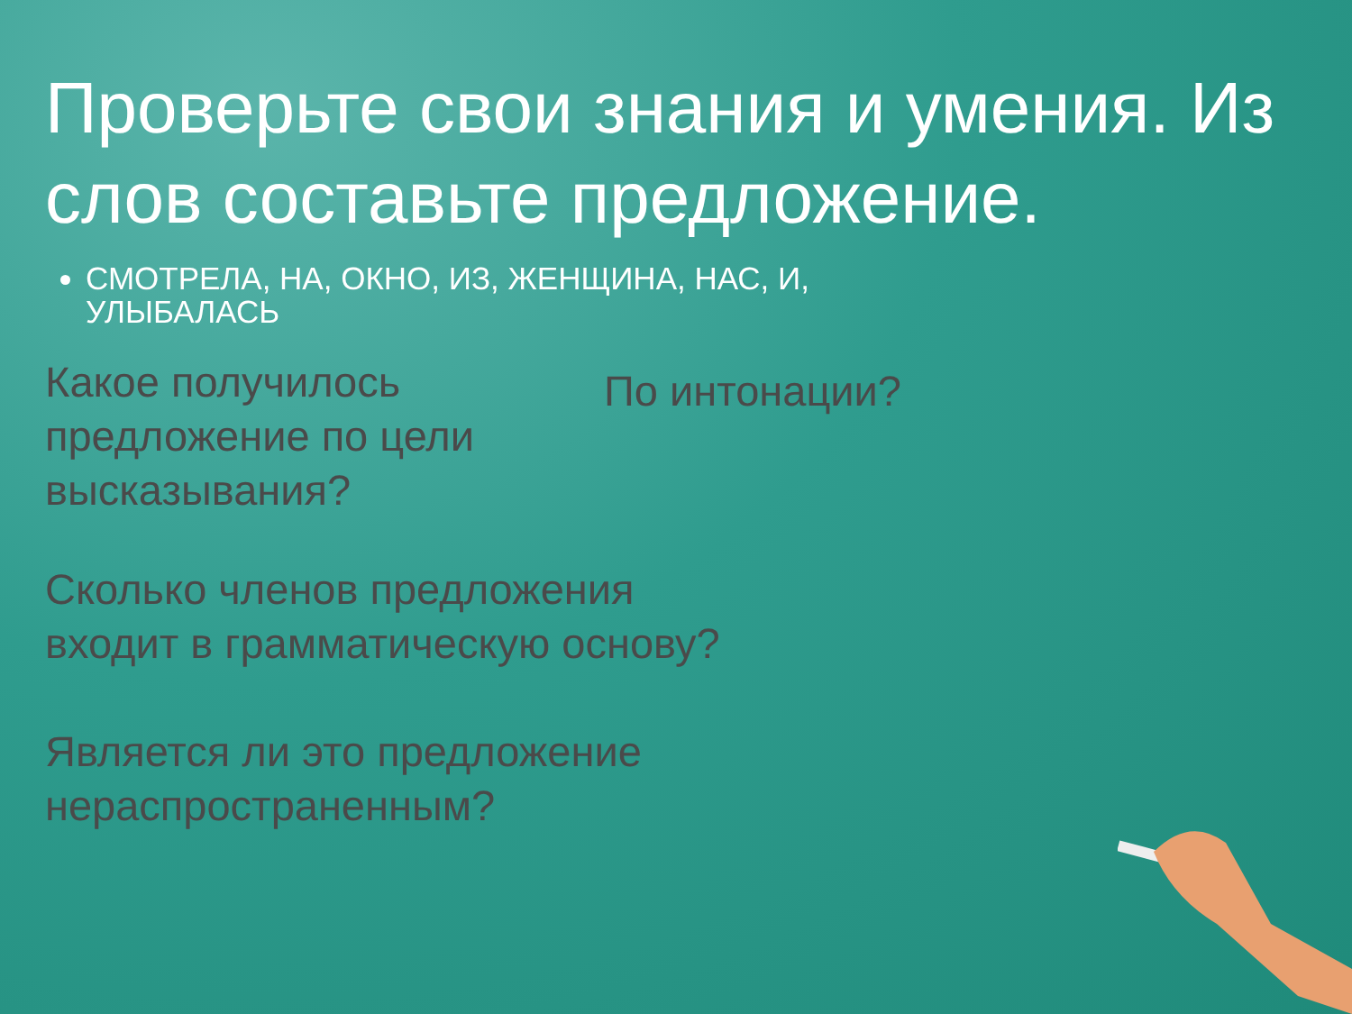Проверьте свои знания и умения. Из слов составьте предложение.
СМОТРЕЛА, НА, ОКНО, ИЗ, ЖЕНЩИНА, НАС, И, УЛЫБАЛАСЬ
Какое получилось предложение по цели высказывания?
По интонации?
Сколько членов предложения входит в грамматическую основу?
Является ли это предложение нераспространенным?